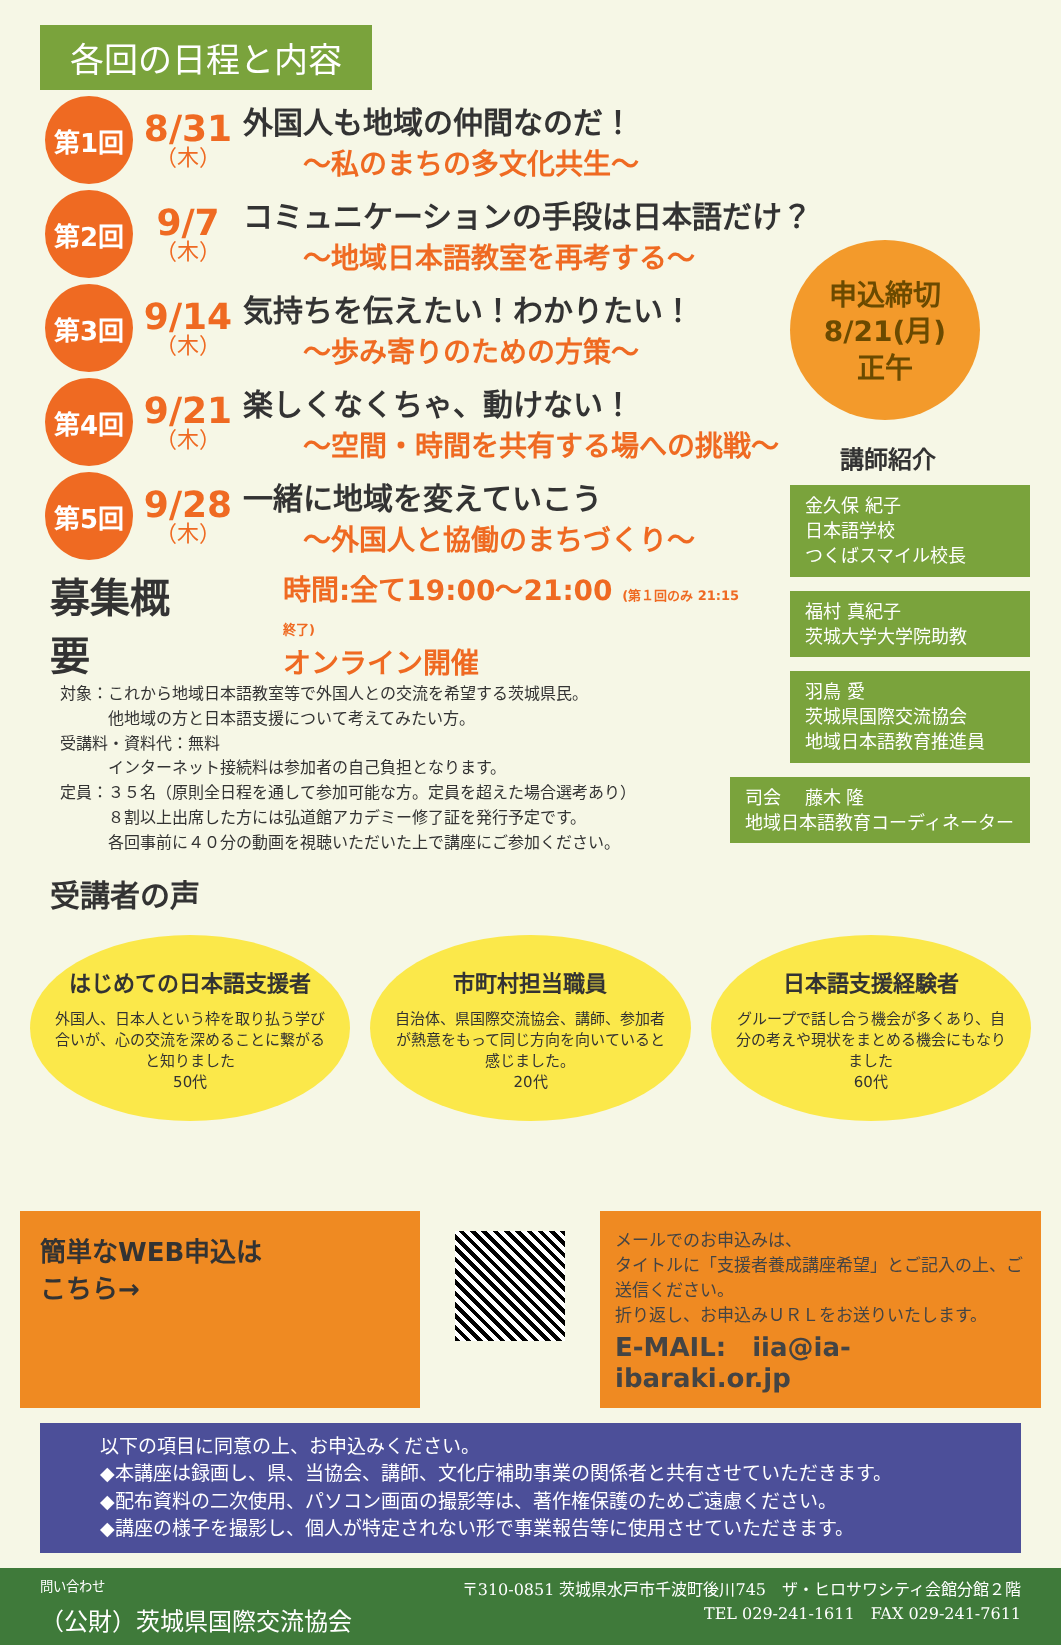各回の日程と内容
第1回
8/31
（木）
外国人も地域の仲間なのだ！
～私のまちの多文化共生～
第2回
9/7
（木）
コミュニケーションの手段は日本語だけ？
～地域日本語教室を再考する～
第3回
9/14
（木）
気持ちを伝えたい！わかりたい！
～歩み寄りのための方策～
第4回
9/21
（木）
楽しくなくちゃ、動けない！
～空間・時間を共有する場への挑戦～
第5回
9/28
（木）
一緒に地域を変えていこう
～外国人と協働のまちづくり～
申込締切
8/21(月)
正午
講師紹介
金久保 紀子
日本語学校
つくばスマイル校長
福村 真紀子
茨城大学大学院助教
羽鳥 愛
茨城県国際交流協会
地域日本語教育推進員
司会　 藤木 隆
地域日本語教育コーディネーター
募集概要 時間:全て19:00～21:00 (第１回のみ 21:15終了)
オンライン開催
対象：これから地域日本語教室等で外国人との交流を希望する茨城県民。
　　　他地域の方と日本語支援について考えてみたい方。
受講料・資料代：無料
　　　インターネット接続料は参加者の自己負担となります。
定員：３５名（原則全日程を通して参加可能な方。定員を超えた場合選考あり）
　　　８割以上出席した方には弘道館アカデミー修了証を発行予定です。
　　　各回事前に４０分の動画を視聴いただいた上で講座にご参加ください。
受講者の声
はじめての日本語支援者
外国人、日本人という枠を取り払う学び合いが、心の交流を深めることに繋がると知りました
50代
市町村担当職員
自治体、県国際交流協会、講師、参加者が熱意をもって同じ方向を向いていると感じました。
20代
日本語支援経験者
グループで話し合う機会が多くあり、自分の考えや現状をまとめる機会にもなりました
60代
簡単なWEB申込は
こちら→
メールでのお申込みは、
タイトルに「支援者養成講座希望」とご記入の上、ご送信ください。
折り返し、お申込みＵＲＬをお送りいたします。
E-MAIL:　iia@ia-ibaraki.or.jp
以下の項目に同意の上、お申込みください。
◆本講座は録画し、県、当協会、講師、文化庁補助事業の関係者と共有させていただきます。
◆配布資料の二次使用、パソコン画面の撮影等は、著作権保護のためご遠慮ください。
◆講座の様子を撮影し、個人が特定されない形で事業報告等に使用させていただきます。
問い合わせ
（公財）茨城県国際交流協会
〒310-0851 茨城県水戸市千波町後川745　ザ・ヒロサワシティ会館分館２階
TEL 029-241-1611　FAX 029-241-7611